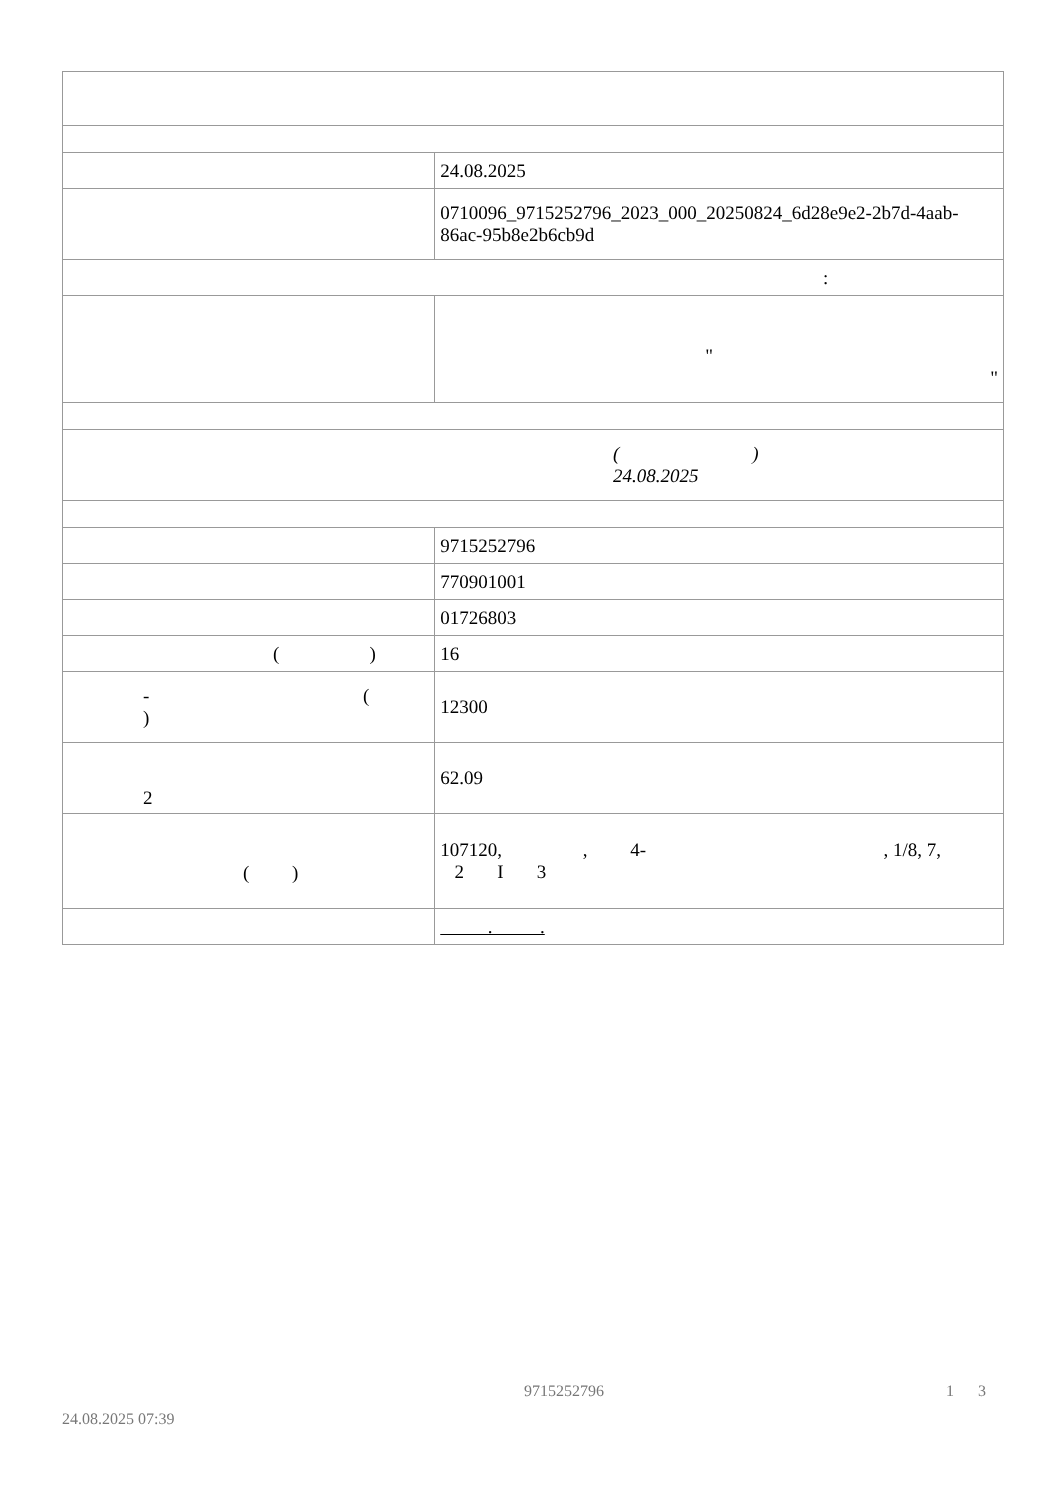| | 24.08.2025 |
| | 0710096_9715252796_2023_000_20250824_6d28e9e2-2b7d-4aab-86ac-95b8e2b6cb9d |
| : | |
| | " " |
| ( ) 24.08.2025 | |
| | 9715252796 |
| | 770901001 |
| | 01726803 |
| ( ) | 16 |
| - ( ) | 12300 |
| 2 | 62.09 |
| ( ) | 107120, , 4- , 1/8, 7, 2 I 3 |
| | . . |
9715252796 1 3
24.08.2025 07:39